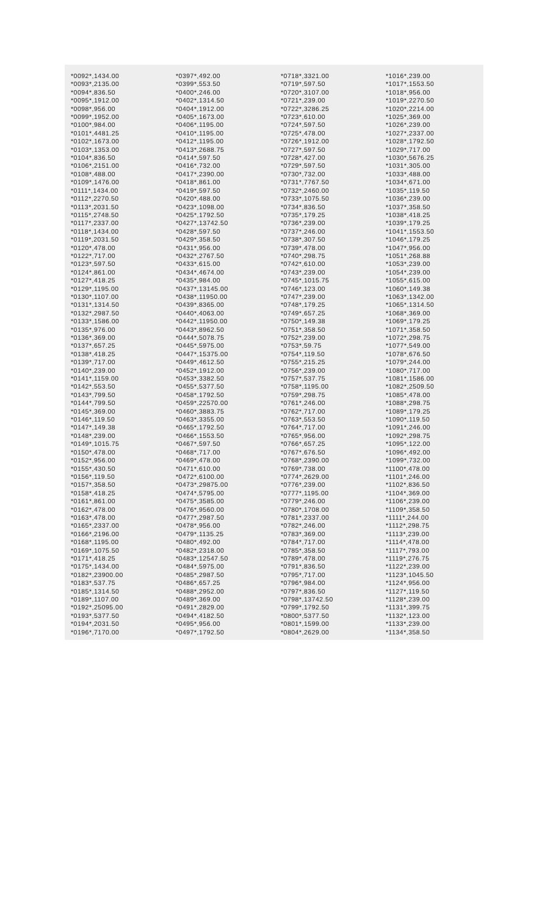*0092*,1434.00 *0093*,2135.00 *0094*,836.50 *0095*,1912.00 *0098*,956.00 *0099*,1952.00 *0100*,984.00 *0101*,4481.25 *0102*,1673.00 *0103*,1353.00 *0104*,836.50 *0106*,2151.00 *0108*,488.00 *0109*,1476.00 *0111*,1434.00 *0112*,2270.50 *0113*,2031.50 *0115*,2748.50 *0117*,2337.00 *0118*,1434.00 *0119*,2031.50 *0120*,478.00 *0122*,717.00 *0123*,597.50 *0124*,861.00 *0127*,418.25 *0129*,1195.00 *0130*,1107.00 *0131*,1314.50 *0132*,2987.50 *0133*,1586.00 *0135*,976.00 *0136*,369.00 *0137*,657.25 *0138*,418.25 *0139*,717.00 *0140*,239.00 *0141*,1159.00 *0142*,553.50 *0143*,799.50 *0144*,799.50 *0145*,369.00 *0146*,119.50 *0147*,149.38 *0148*,239.00 *0149*,1015.75 *0150*,478.00 *0152*,956.00 *0155*,430.50 *0156*,119.50 *0157*,358.50 *0158*,418.25 *0161*,861.00 *0162*,478.00 *0163*,478.00 *0165*,2337.00 *0166*,2196.00 *0168*,1195.00 *0169*,1075.50 *0171*,418.25 *0175*,1434.00 *0182*,23900.00 *0183*,537.75 *0185*,1314.50 *0189*,1107.00 *0192*,25095.00 *0193*,5377.50 *0194*,2031.50 *0196*,7170.00
*0397*,492.00 *0399*,553.50 *0400*,246.00 *0402*,1314.50 *0404*,1912.00 *0405*,1673.00 *0406*,1195.00 *0410*,1195.00 *0412*,1195.00 *0413*,2688.75 *0414*,597.50 *0416*,732.00 *0417*,2390.00 *0418*,861.00 *0419*,597.50 *0420*,488.00 *0423*,1098.00 *0425*,1792.50 *0427*,13742.50 *0428*,597.50 *0429*,358.50 *0431*,956.00 *0432*,2767.50 *0433*,615.00 *0434*,4674.00 *0435*,984.00 *0437*,13145.00 *0438*,11950.00 *0439*,8365.00 *0440*,4063.00 *0442*,11950.00 *0443*,8962.50 *0444*,5078.75 *0445*,5975.00 *0447*,15375.00 *0449*,4612.50 *0452*,1912.00 *0453*,3382.50 *0455*,5377.50 *0458*,1792.50 *0459*,22570.00 *0460*,3883.75 *0463*,3355.00 *0465*,1792.50 *0466*,1553.50 *0467*,597.50 *0468*,717.00 *0469*,478.00 *0471*,610.00 *0472*,6100.00 *0473*,29875.00 *0474*,5795.00 *0475*,3585.00 *0476*,9560.00 *0477*,2987.50 *0478*,956.00 *0479*,1135.25 *0480*,492.00 *0482*,2318.00 *0483*,12547.50 *0484*,5975.00 *0485*,2987.50 *0486*,657.25 *0488*,2952.00 *0489*,369.00 *0491*,2829.00 *0494*,4182.50 *0495*,956.00 *0497*,1792.50
*0718*,3321.00 *0719*,597.50 *0720*,3107.00 *0721*,239.00 *0722*,3286.25 *0723*,610.00 *0724*,597.50 *0725*,478.00 *0726*,1912.00 *0727*,597.50 *0728*,427.00 *0729*,597.50 *0730*,732.00 *0731*,7767.50 *0732*,2460.00 *0733*,1075.50 *0734*,836.50 *0735*,179.25 *0736*,239.00 *0737*,246.00 *0738*,307.50 *0739*,478.00 *0740*,298.75 *0742*,610.00 *0743*,239.00 *0745*,1015.75 *0746*,123.00 *0747*,239.00 *0748*,179.25 *0749*,657.25 *0750*,149.38 *0751*,358.50 *0752*,239.00 *0753*,59.75 *0754*,119.50 *0755*,215.25 *0756*,239.00 *0757*,537.75 *0758*,1195.00 *0759*,298.75 *0761*,246.00 *0762*,717.00 *0763*,553.50 *0764*,717.00 *0765*,956.00 *0766*,657.25 *0767*,676.50 *0768*,2390.00 *0769*,738.00 *0774*,2629.00 *0776*,239.00 *0777*,1195.00 *0779*,246.00 *0780*,1708.00 *0781*,2337.00 *0782*,246.00 *0783*,369.00 *0784*,717.00 *0785*,358.50 *0789*,478.00 *0791*,836.50 *0795*,717.00 *0796*,984.00 *0797*,836.50 *0798*,13742.50 *0799*,1792.50 *0800*,5377.50 *0801*,1599.00 *0804*,2629.00
*1016*,239.00 *1017*,1553.50 *1018*,956.00 *1019*,2270.50 *1020*,2214.00 *1025*,369.00 *1026*,239.00 *1027*,2337.00 *1028*,1792.50 *1029*,717.00 *1030*,5676.25 *1031*,305.00 *1033*,488.00 *1034*,671.00 *1035*,119.50 *1036*,239.00 *1037*,358.50 *1038*,418.25 *1039*,179.25 *1041*,1553.50 *1046*,179.25 *1047*,956.00 *1051*,268.88 *1053*,239.00 *1054*,239.00 *1055*,615.00 *1060*,149.38 *1063*,1342.00 *1065*,1314.50 *1068*,369.00 *1069*,179.25 *1071*,358.50 *1072*,298.75 *1077*,549.00 *1078*,676.50 *1079*,244.00 *1080*,717.00 *1081*,1586.00 *1082*,2509.50 *1085*,478.00 *1088*,298.75 *1089*,179.25 *1090*,119.50 *1091*,246.00 *1092*,298.75 *1095*,122.00 *1096*,492.00 *1099*,732.00 *1100*,478.00 *1101*,246.00 *1102*,836.50 *1104*,369.00 *1106*,239.00 *1109*,358.50 *1111*,244.00 *1112*,298.75 *1113*,239.00 *1114*,478.00 *1117*,793.00 *1119*,276.75 *1122*,239.00 *1123*,1045.50 *1124*,956.00 *1127*,119.50 *1128*,239.00 *1131*,399.75 *1132*,123.00 *1133*,239.00 *1134*,358.50